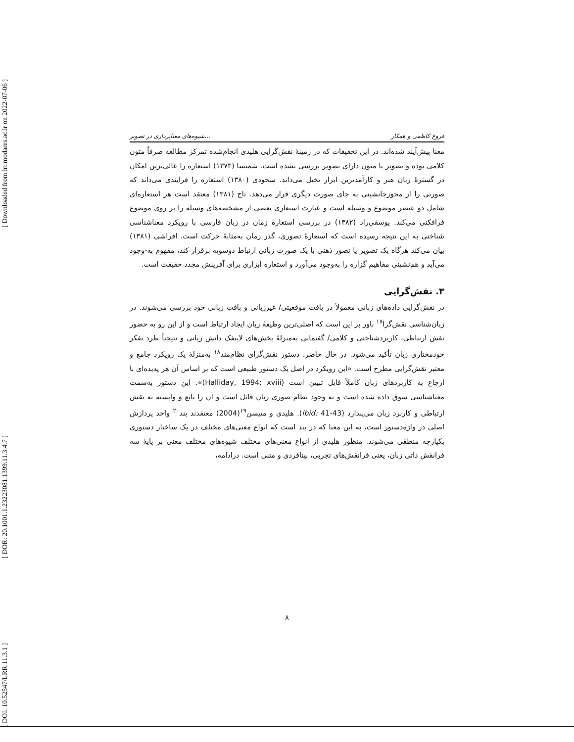[ Downloaded from lrr.modares.ac.ir on 2022-07-06 ]
[ DOR: 20.1001.1.23223081.1399.11.3.4.7 ]
[ DOI: 10.52547/LRR.11.3.1 ]
شیوه‌های معناپردازی در تصویر... فروغ کاظمی و همکار
معنا پیش‌آیند شده‌اند. در این تحقیقات که در زمینهٔ نقش‌گرایی هلیدی انجام‌شده تمرکز مطالعه صرفاً متون کلامی بوده و تصویر یا متون دارای تصویر بررسی نشده است. شمیسا (۱۳۷۳) استعاره را عالی‌ترین امکان در گسترهٔ زبان هنر و کارآمدترین ابزار تخیل می‌داند. سجودی (۱۳۸۰) استعاره را فرایندی می‌داند که صورتی را از محورجانشینی به جای صورت دیگری قرار می‌دهد. تاج (۱۳۸۱) معتقد است هر استعاره‌ای شامل دو عنصر موضوع و وسیله است و عبارت استعاری بعضی از مشخصه‌های وسیله را بر روی موضوع فرافکنی می‌کند. یوسفی‌راد (۱۳۸۲) در بررسی استعارهٔ زمان در زبان فارسی با رویکرد معناشناسی شناختی به این نتیجه رسیده است که استعارهٔ تصوری، گذر زمان به‌مثابهٔ حرکت است. افراشی (۱۳۸۱) بیان می‌کند هرگاه یک تصویر یا تصور ذهنی با یک صورت زبانی ارتباط دوسویه برقرار کند، مفهوم به-وجود می‌آید و هم‌نشینی مفاهیم گزاره را به‌وجود می‌آورد و استعاره ابزاری برای آفرینش مجدد حقیقت است.
۳. نقش‌گرایی
در نقش‌گرایی داده‌های زبانی معمولاً در بافت موقعیتی/ غیرزبانی و بافت زبانی خود بررسی می‌شوند. در زبان‌شناسی نقش‌گرا<sup>۱۷</sup> باور بر این است که اصلی‌ترین وظیفهٔ زبان ایجاد ارتباط است و از این رو به حضور نقش ارتباطی، کاربردشناختی و کلامی/ گفتمانی به‌منزلهٔ بخش‌های لاینفک دانش زبانی و نتیجتاً طرد تفکر خودمختاری زبان تأکید می‌شود. در حال حاضر، دستور نقش‌گرای نظام‌مند<sup>۱۸</sup> به‌منزلهٔ یک رویکرد جامع و معتبر نقش‌گرایی مطرح است. «این رویکرد در اصل یک دستور طبیعی است که بر اساس آن هر پدیده‌ای با ارجاع به کاربردهای زبان کاملاً قابل تبیین است (Halliday, 1994: xviii)». این دستور به‌سمت معناشناسی سوق داده شده است و به وجود نظام صوری زبان قائل است و آن را تابع و وابسته به نقش ارتباطی و کاربرد زبان می‌پندارد (ibid: 41-43). هلیدی و متیسن<sup>۱۹</sup>(2004) معتقدند بند<sup>۲۰</sup> واحد پردازش اصلی در واژه‌دستور است، به این معنا که در بند است که انواع معنی‌های مختلف در یک ساختار دستوری یکپارچه منطقی می‌شوند. منظور هلیدی از انواع معنی‌های مختلف شیوه‌های مختلف معنی بر پایهٔ سه فرانقش ذاتی زبان، یعنی فرانقش‌های تجربی، بینافردی و متنی است. درادامه،
۸